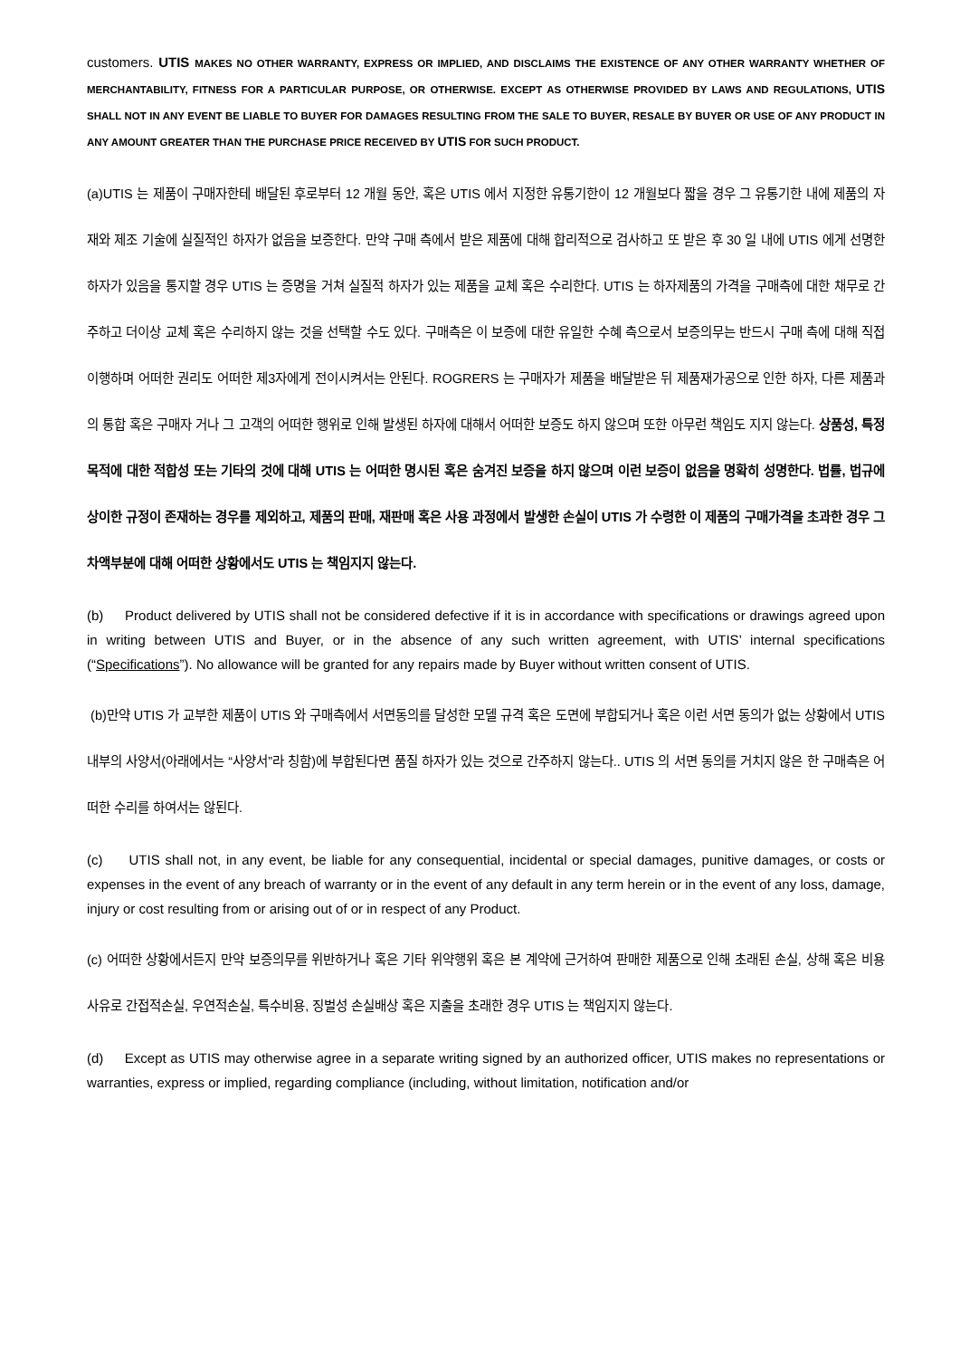customers. UTIS MAKES NO OTHER WARRANTY, EXPRESS OR IMPLIED, AND DISCLAIMS THE EXISTENCE OF ANY OTHER WARRANTY WHETHER OF MERCHANTABILITY, FITNESS FOR A PARTICULAR PURPOSE, OR OTHERWISE. EXCEPT AS OTHERWISE PROVIDED BY LAWS AND REGULATIONS, UTIS SHALL NOT IN ANY EVENT BE LIABLE TO BUYER FOR DAMAGES RESULTING FROM THE SALE TO BUYER, RESALE BY BUYER OR USE OF ANY PRODUCT IN ANY AMOUNT GREATER THAN THE PURCHASE PRICE RECEIVED BY UTIS FOR SUCH PRODUCT.
(a)UTIS 는 제품이 구매자한테 배달된 후로부터 12 개월 동안, 혹은 UTIS 에서 지정한 유통기한이 12 개월보다 짧을 경우 그 유통기한 내에 제품의 자재와 제조 기술에 실질적인 하자가 없음을 보증한다. 만약 구매 측에서 받은 제품에 대해 합리적으로 검사하고 또 받은 후 30 일 내에 UTIS 에게 선명한 하자가 있음을 통지할 경우 UTIS 는 증명을 거쳐 실질적 하자가 있는 제품을 교체 혹은 수리한다. UTIS 는 하자제품의 가격을 구매측에 대한 채무로 간주하고 더이상 교체 혹은 수리하지 않는 것을 선택할 수도 있다. 구매측은 이 보증에 대한 유일한 수혜 측으로서 보증의무는 반드시 구매 측에 대해 직접 이행하며 어떠한 권리도 어떠한 제3자에게 전이시켜서는 안된다. ROGRERS 는 구매자가 제품을 배달받은 뒤 제품재가공으로 인한 하자, 다른 제품과의 통합 혹은 구매자 거나 그 고객의 어떠한 행위로 인해 발생된 하자에 대해서 어떠한 보증도 하지 않으며 또한 아무런 책임도 지지 않는다. 상품성, 특정 목적에 대한 적합성 또는 기타의 것에 대해 UTIS 는 어떠한 명시된 혹은 숨겨진 보증을 하지 않으며 이런 보증이 없음을 명확히 성명한다. 법률, 법규에 상이한 규정이 존재하는 경우를 제외하고, 제품의 판매, 재판매 혹은 사용 과정에서 발생한 손실이 UTIS 가 수령한 이 제품의 구매가격을 초과한 경우 그 차액부분에 대해 어떠한 상황에서도 UTIS 는 책임지지 않는다.
(b) Product delivered by UTIS shall not be considered defective if it is in accordance with specifications or drawings agreed upon in writing between UTIS and Buyer, or in the absence of any such written agreement, with UTIS’ internal specifications (“Specifications”). No allowance will be granted for any repairs made by Buyer without written consent of UTIS.
(b)만약 UTIS 가 교부한 제품이 UTIS 와 구매측에서 서면동의를 달성한 모델 규격 혹은 도면에 부합되거나 혹은 이런 서면 동의가 없는 상황에서 UTIS 내부의 사양서(아래에서는 “사양서”라 칭함)에 부합된다면 품질 하자가 있는 것으로 간주하지 않는다.. UTIS 의 서면 동의를 거치지 않은 한 구매측은 어떠한 수리를 하여서는 않된다.
(c) UTIS shall not, in any event, be liable for any consequential, incidental or special damages, punitive damages, or costs or expenses in the event of any breach of warranty or in the event of any default in any term herein or in the event of any loss, damage, injury or cost resulting from or arising out of or in respect of any Product.
(c) 어떠한 상황에서든지 만약 보증의무를 위반하거나 혹은 기타 위약행위 혹은 본 계약에 근거하여 판매한 제품으로 인해 초래된 손실, 상해 혹은 비용 사유로 간접적손실, 우연적손실, 특수비용, 징벌성 손실배상 혹은 지출을 초래한 경우 UTIS 는 책임지지 않는다.
(d) Except as UTIS may otherwise agree in a separate writing signed by an authorized officer, UTIS makes no representations or warranties, express or implied, regarding compliance (including, without limitation, notification and/or